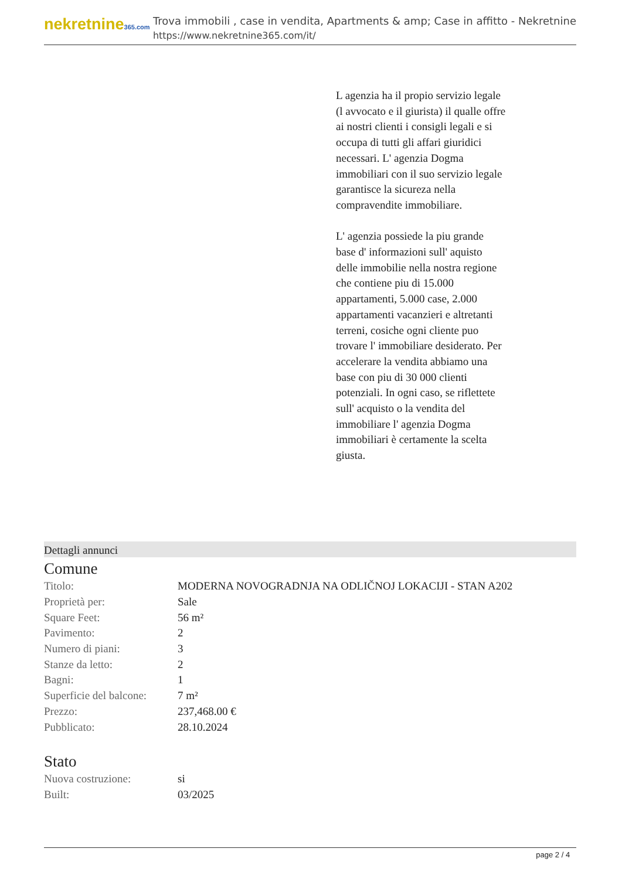nekretnine365.com
Trova immobili , case in vendita, Apartments & amp; Case in affitto - Nekretnine
https://www.nekretnine365.com/it/
L agenzia ha il propio servizio legale (l avvocato e il giurista) il qualle offre ai nostri clienti i consigli legali e si occupa di tutti gli affari giuridici necessari. L' agenzia Dogma immobiliari con il suo servizio legale garantisce la sicureza nella compravendite immobiliare.
L' agenzia possiede la piu grande base d' informazioni sull' aquisto delle immobilie nella nostra regione che contiene piu di 15.000 appartamenti, 5.000 case, 2.000 appartamenti vacanzieri e altretanti terreni, cosiche ogni cliente puo trovare l' immobiliare desiderato. Per accelerare la vendita abbiamo una base con piu di 30 000 clienti potenziali. In ogni caso, se riflettete sull' acquisto o la vendita del immobiliare l' agenzia Dogma immobiliari è certamente la scelta giusta.
Dettagli annunci
Comune
| Titolo: | MODERNA NOVOGRADNJA NA ODLIČNOJ LOKACIJI - STAN A202 |
| Proprietà per: | Sale |
| Square Feet: | 56 m² |
| Pavimento: | 2 |
| Numero di piani: | 3 |
| Stanze da letto: | 2 |
| Bagni: | 1 |
| Superficie del balcone: | 7 m² |
| Prezzo: | 237,468.00 € |
| Pubblicato: | 28.10.2024 |
Stato
| Nuova costruzione: | si |
| Built: | 03/2025 |
page 2 / 4